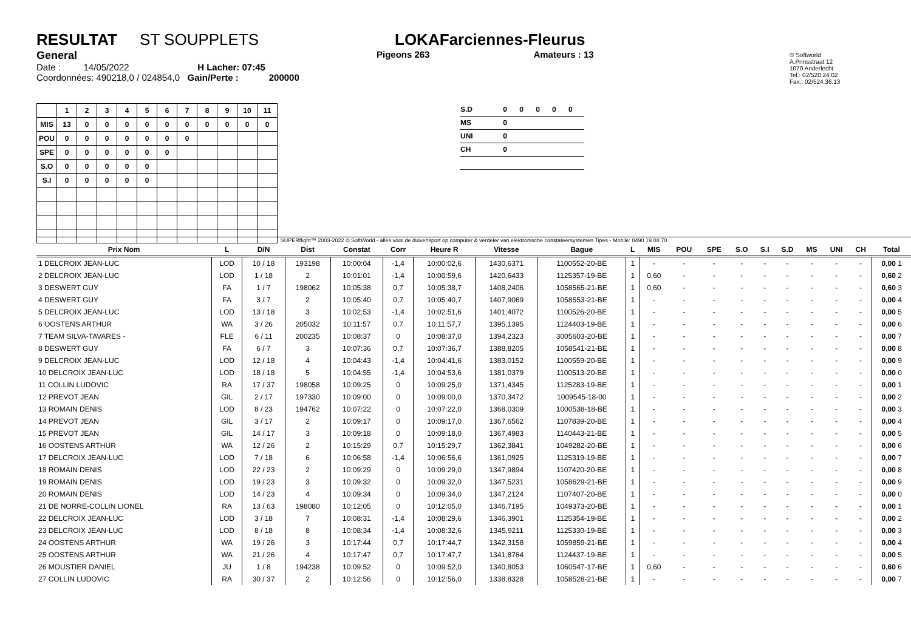RESULTAT ST SOUPPLETS
General
Date : 14/05/2022 H Lacher: 07:45
Coordonnées: 490218,0 / 024854,0 Gain/Perte : 200000
LOKAFarciennes-Fleurus
Pigeons 263 Amateurs : 13
© Softworld
A.Prinsstraat 12
1070 Anderlecht
Tel.: 02/520.24.02
Fax.: 02/524.36.13
| | 1 | 2 | 3 | 4 | 5 | 6 | 7 | 8 | 9 | 10 | 11 |
| --- | --- | --- | --- | --- | --- | --- | --- | --- | --- | --- | --- |
| MIS | 13 | 0 | 0 | 0 | 0 | 0 | 0 | 0 | 0 | 0 | 0 |
| POU | 0 | 0 | 0 | 0 | 0 | 0 | 0 | | | | |
| SPE | 0 | 0 | 0 | 0 | 0 | 0 | | | | | |
| S.O | 0 | 0 | 0 | 0 | 0 | | | | | | |
| S.I | 0 | 0 | 0 | 0 | 0 | | | | | | |
| S.D | 0 | 0 | 0 | 0 | 0 |
| MS | 0 | | | | |
| UNI | 0 | | | | |
| CH | 0 | | | | |
SUPERflight™ 2003-2022 © SoftWorld - alles voor de duivensport op computer & verdeler van elektronische constateersystemen Tipes - Mobile: 0490 19 08 70
| Prix Nom | L | D/N | Dist | Constat | Corr | Heure R | Vitesse | Bague | L | MIS | POU | SPE | S.O | S.I | S.D | MS | UNI | CH | Total |
| --- | --- | --- | --- | --- | --- | --- | --- | --- | --- | --- | --- | --- | --- | --- | --- | --- | --- | --- | --- |
| 1 DELCROIX JEAN-LUC | LOD | 10 / 18 | 193198 | 10:00:04 | -1,4 | 10:00:02,6 | 1430,6371 | 1100552-20-BE | 1 | - | - | - | - | - | - | - | - | - | 0,00 1 |
| 2 DELCROIX JEAN-LUC | LOD | 1 / 18 | 2 | 10:01:01 | -1,4 | 10:00:59,6 | 1420,6433 | 1125357-19-BE | 1 | 0,60 | - | - | - | - | - | - | - | - | 0,60 2 |
| 3 DESWERT GUY | FA | 1 / 7 | 198062 | 10:05:38 | 0,7 | 10:05:38,7 | 1408,2406 | 1058565-21-BE | 1 | 0,60 | - | - | - | - | - | - | - | - | 0,60 3 |
| 4 DESWERT GUY | FA | 3 / 7 | 2 | 10:05:40 | 0,7 | 10:05:40,7 | 1407,9069 | 1058553-21-BE | 1 | - | - | - | - | - | - | - | - | - | 0,00 4 |
| 5 DELCROIX JEAN-LUC | LOD | 13 / 18 | 3 | 10:02:53 | -1,4 | 10:02:51,6 | 1401,4072 | 1100526-20-BE | 1 | - | - | - | - | - | - | - | - | - | 0,00 5 |
| 6 OOSTENS ARTHUR | WA | 3 / 26 | 205032 | 10:11:57 | 0,7 | 10:11:57,7 | 1395,1395 | 1124403-19-BE | 1 | - | - | - | - | - | - | - | - | - | 0,00 6 |
| 7 TEAM SILVA-TAVARES - | FLE | 6 / 11 | 200235 | 10:08:37 | 0 | 10:08:37,0 | 1394,2323 | 3005603-20-BE | 1 | - | - | - | - | - | - | - | - | - | 0,00 7 |
| 8 DESWERT GUY | FA | 6 / 7 | 3 | 10:07:36 | 0,7 | 10:07:36,7 | 1388,8205 | 1058541-21-BE | 1 | - | - | - | - | - | - | - | - | - | 0,00 8 |
| 9 DELCROIX JEAN-LUC | LOD | 12 / 18 | 4 | 10:04:43 | -1,4 | 10:04:41,6 | 1383,0152 | 1100559-20-BE | 1 | - | - | - | - | - | - | - | - | - | 0,00 9 |
| 10 DELCROIX JEAN-LUC | LOD | 18 / 18 | 5 | 10:04:55 | -1,4 | 10:04:53,6 | 1381,0379 | 1100513-20-BE | 1 | - | - | - | - | - | - | - | - | - | 0,00 0 |
| 11 COLLIN LUDOVIC | RA | 17 / 37 | 198058 | 10:09:25 | 0 | 10:09:25,0 | 1371,4345 | 1125283-19-BE | 1 | - | - | - | - | - | - | - | - | - | 0,00 1 |
| 12 PREVOT JEAN | GIL | 2 / 17 | 197330 | 10:09:00 | 0 | 10:09:00,0 | 1370,3472 | 1009545-18-00 | 1 | - | - | - | - | - | - | - | - | - | 0,00 2 |
| 13 ROMAIN DENIS | LOD | 8 / 23 | 194762 | 10:07:22 | 0 | 10:07:22,0 | 1368,0309 | 1000538-18-BE | 1 | - | - | - | - | - | - | - | - | - | 0,00 3 |
| 14 PREVOT JEAN | GIL | 3 / 17 | 2 | 10:09:17 | 0 | 10:09:17,0 | 1367,6562 | 1107839-20-BE | 1 | - | - | - | - | - | - | - | - | - | 0,00 4 |
| 15 PREVOT JEAN | GIL | 14 / 17 | 3 | 10:09:18 | 0 | 10:09:18,0 | 1367,4983 | 1140443-21-BE | 1 | - | - | - | - | - | - | - | - | - | 0,00 5 |
| 16 OOSTENS ARTHUR | WA | 12 / 26 | 2 | 10:15:29 | 0,7 | 10:15:29,7 | 1362,3841 | 1049282-20-BE | 1 | - | - | - | - | - | - | - | - | - | 0,00 6 |
| 17 DELCROIX JEAN-LUC | LOD | 7 / 18 | 6 | 10:06:58 | -1,4 | 10:06:56,6 | 1361,0925 | 1125319-19-BE | 1 | - | - | - | - | - | - | - | - | - | 0,00 7 |
| 18 ROMAIN DENIS | LOD | 22 / 23 | 2 | 10:09:29 | 0 | 10:09:29,0 | 1347,9894 | 1107420-20-BE | 1 | - | - | - | - | - | - | - | - | - | 0,00 8 |
| 19 ROMAIN DENIS | LOD | 19 / 23 | 3 | 10:09:32 | 0 | 10:09:32,0 | 1347,5231 | 1058629-21-BE | 1 | - | - | - | - | - | - | - | - | - | 0,00 9 |
| 20 ROMAIN DENIS | LOD | 14 / 23 | 4 | 10:09:34 | 0 | 10:09:34,0 | 1347,2124 | 1107407-20-BE | 1 | - | - | - | - | - | - | - | - | - | 0,00 0 |
| 21 DE NORRE-COLLIN LIONEL | RA | 13 / 63 | 198080 | 10:12:05 | 0 | 10:12:05,0 | 1346,7195 | 1049373-20-BE | 1 | - | - | - | - | - | - | - | - | - | 0,00 1 |
| 22 DELCROIX JEAN-LUC | LOD | 3 / 18 | 7 | 10:08:31 | -1,4 | 10:08:29,6 | 1346,3901 | 1125354-19-BE | 1 | - | - | - | - | - | - | - | - | - | 0,00 2 |
| 23 DELCROIX JEAN-LUC | LOD | 8 / 18 | 8 | 10:08:34 | -1,4 | 10:08:32,6 | 1345,9211 | 1125330-19-BE | 1 | - | - | - | - | - | - | - | - | - | 0,00 3 |
| 24 OOSTENS ARTHUR | WA | 19 / 26 | 3 | 10:17:44 | 0,7 | 10:17:44,7 | 1342,3158 | 1059859-21-BE | 1 | - | - | - | - | - | - | - | - | - | 0,00 4 |
| 25 OOSTENS ARTHUR | WA | 21 / 26 | 4 | 10:17:47 | 0,7 | 10:17:47,7 | 1341,8764 | 1124437-19-BE | 1 | - | - | - | - | - | - | - | - | - | 0,00 5 |
| 26 MOUSTIER DANIEL | JU | 1 / 8 | 194238 | 10:09:52 | 0 | 10:09:52,0 | 1340,8053 | 1060547-17-BE | 1 | 0,60 | - | - | - | - | - | - | - | - | 0,60 6 |
| 27 COLLIN LUDOVIC | RA | 30 / 37 | 2 | 10:12:56 | 0 | 10:12:56,0 | 1338,8328 | 1058528-21-BE | 1 | - | - | - | - | - | - | - | - | - | 0,00 7 |